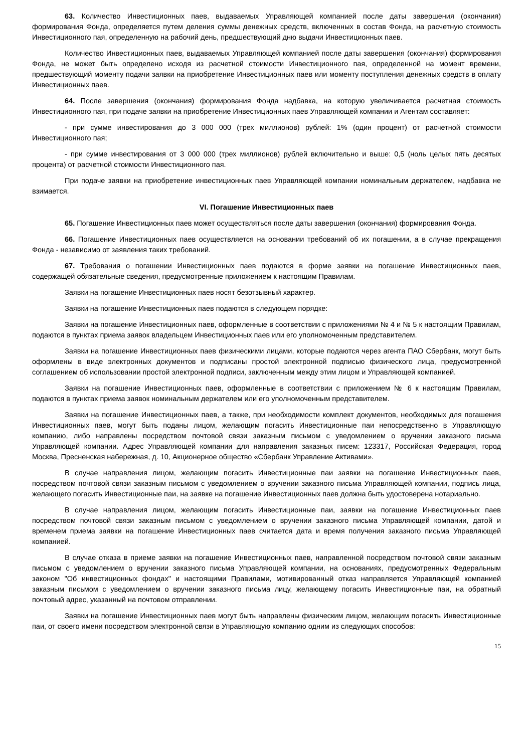63. Количество Инвестиционных паев, выдаваемых Управляющей компанией после даты завершения (окончания) формирования Фонда, определяется путем деления суммы денежных средств, включенных в состав Фонда, на расчетную стоимость Инвестиционного пая, определенную на рабочий день, предшествующий дню выдачи Инвестиционных паев.
Количество Инвестиционных паев, выдаваемых Управляющей компанией после даты завершения (окончания) формирования Фонда, не может быть определено исходя из расчетной стоимости Инвестиционного пая, определенной на момент времени, предшествующий моменту подачи заявки на приобретение Инвестиционных паев или моменту поступления денежных средств в оплату Инвестиционных паев.
64. После завершения (окончания) формирования Фонда надбавка, на которую увеличивается расчетная стоимость Инвестиционного пая, при подаче заявки на приобретение Инвестиционных паев Управляющей компании и Агентам составляет:
- при сумме инвестирования до 3 000 000 (трех миллионов) рублей: 1% (один процент) от расчетной стоимости Инвестиционного пая;
- при сумме инвестирования от 3 000 000 (трех миллионов) рублей включительно и выше: 0,5 (ноль целых пять десятых процента) от расчетной стоимости Инвестиционного пая.
При подаче заявки на приобретение инвестиционных паев Управляющей компании номинальным держателем, надбавка не взимается.
VI. Погашение Инвестиционных паев
65. Погашение Инвестиционных паев может осуществляться после даты завершения (окончания) формирования Фонда.
66. Погашение Инвестиционных паев осуществляется на основании требований об их погашении, а в случае прекращения Фонда - независимо от заявления таких требований.
67. Требования о погашении Инвестиционных паев подаются в форме заявки на погашение Инвестиционных паев, содержащей обязательные сведения, предусмотренные приложением к настоящим Правилам.
Заявки на погашение Инвестиционных паев носят безотзывный характер.
Заявки на погашение Инвестиционных паев подаются в следующем порядке:
Заявки на погашение Инвестиционных паев, оформленные в соответствии с приложениями № 4 и № 5 к настоящим Правилам, подаются в пунктах приема заявок владельцем Инвестиционных паев или его уполномоченным представителем.
Заявки на погашение Инвестиционных паев физическими лицами, которые подаются через агента ПАО Сбербанк, могут быть оформлены в виде электронных документов и подписаны простой электронной подписью физического лица, предусмотренной соглашением об использовании простой электронной подписи, заключенным между этим лицом и Управляющей компанией.
Заявки на погашение Инвестиционных паев, оформленные в соответствии с приложением № 6 к настоящим Правилам, подаются в пунктах приема заявок номинальным держателем или его уполномоченным представителем.
Заявки на погашение Инвестиционных паев, а также, при необходимости комплект документов, необходимых для погашения Инвестиционных паев, могут быть поданы лицом, желающим погасить Инвестиционные паи непосредственно в Управляющую компанию, либо направлены посредством почтовой связи заказным письмом с уведомлением о вручении заказного письма Управляющей компании. Адрес Управляющей компании для направления заказных писем: 123317, Российская Федерация, город Москва, Пресненская набережная, д. 10, Акционерное общество «Сбербанк Управление Активами».
В случае направления лицом, желающим погасить Инвестиционные паи заявки на погашение Инвестиционных паев, посредством почтовой связи заказным письмом с уведомлением о вручении заказного письма Управляющей компании, подпись лица, желающего погасить Инвестиционные паи, на заявке на погашение Инвестиционных паев должна быть удостоверена нотариально.
В случае направления лицом, желающим погасить Инвестиционные паи, заявки на погашение Инвестиционных паев посредством почтовой связи заказным письмом с уведомлением о вручении заказного письма Управляющей компании, датой и временем приема заявки на погашение Инвестиционных паев считается дата и время получения заказного письма Управляющей компанией.
В случае отказа в приеме заявки на погашение Инвестиционных паев, направленной посредством почтовой связи заказным письмом с уведомлением о вручении заказного письма Управляющей компании, на основаниях, предусмотренных Федеральным законом "Об инвестиционных фондах" и настоящими Правилами, мотивированный отказ направляется Управляющей компанией заказным письмом с уведомлением о вручении заказного письма лицу, желающему погасить Инвестиционные паи, на обратный почтовый адрес, указанный на почтовом отправлении.
Заявки на погашение Инвестиционных паев могут быть направлены физическим лицом, желающим погасить Инвестиционные паи, от своего имени посредством электронной связи в Управляющую компанию одним из следующих способов:
15